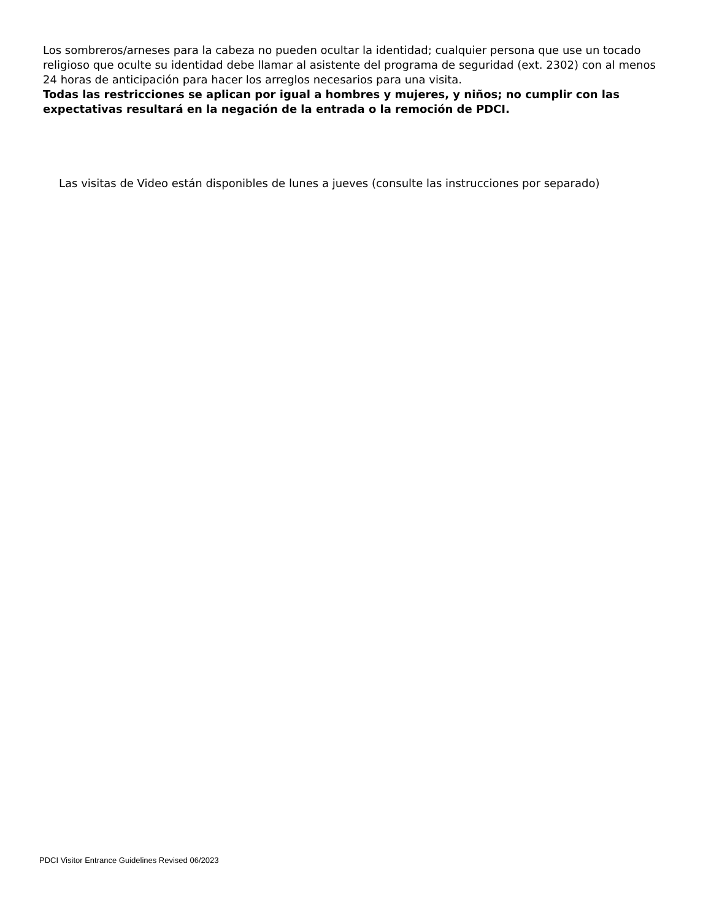Los sombreros/arneses para la cabeza no pueden ocultar la identidad; cualquier persona que use un tocado religioso que oculte su identidad debe llamar al asistente del programa de seguridad (ext. 2302) con al menos 24 horas de anticipación para hacer los arreglos necesarios para una visita.
Todas las restricciones se aplican por igual a hombres y mujeres, y niños; no cumplir con las expectativas resultará en la negación de la entrada o la remoción de PDCI.
Las visitas de Video están disponibles de lunes a jueves (consulte las instrucciones por separado)
PDCI Visitor Entrance Guidelines Revised 06/2023